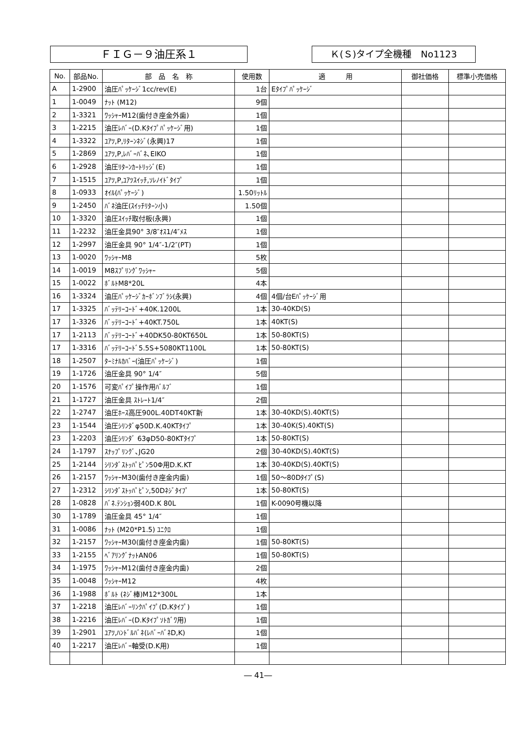ＦＩＧ－９油圧系１ Ｋ(Ｓ)タイプ全機種　No1123
| No. | 部品No. | 部 品 名 称 | 使用数 | 適 用 | 御社価格 | 標準小売価格 |
| --- | --- | --- | --- | --- | --- | --- |
| A | 1-2900 | 油圧ﾊﾟｯｹｰｼﾞ1cc/rev(E) | 1台 | Eﾀｲﾌﾟﾊﾟｯｹｰｼﾞ | | |
| 1 | 1-0049 | ﾅｯﾄ (M12) | 9個 | | | |
| 2 | 1-3321 | ﾜｯｼｬｰM12(歯付き座金外歯) | 1個 | | | |
| 3 | 1-2215 | 油圧ﾚﾊﾞｰ(D.Kﾀｲﾌﾟﾊﾟｯｹｰｼﾞ用) | 1個 | | | |
| 4 | 1-3322 | ﾕｱﾂ,P,ﾘﾀｰﾝﾈｼﾞ(永興)17 | 1個 | | | |
| 5 | 1-2869 | ﾕｱﾂ,P,ﾚﾊﾞｰﾊﾞﾈ､EIKO | 1個 | | | |
| 6 | 1-2928 | 油圧ﾘﾀｰﾝｶｰﾄﾘｯｼﾞ(E) | 1個 | | | |
| 7 | 1-1515 | ﾕｱﾂ,P,ﾕｱﾂｽｲｯﾁ,ｿﾚﾉｲﾄﾞﾀｲﾌﾟ | 1個 | | | |
| 8 | 1-0933 | ｵｲﾙ(ﾊﾟｯｹｰｼﾞ) | 1.50ﾘｯﾄﾙ | | | |
| 9 | 1-2450 | ﾊﾞﾈ油圧(ｽｲｯﾁﾘﾀｰﾝ小) | 1.50個 | | | |
| 10 | 1-3320 | 油圧ｽｲｯﾁ取付板(永興) | 1個 | | | |
| 11 | 1-2232 | 油圧金具90° 3/8″ｵｽ1/4″ﾒｽ | 1個 | | | |
| 12 | 1-2997 | 油圧金具 90° 1/4″-1/2″(PT) | 1個 | | | |
| 13 | 1-0020 | ﾜｯｼｬｰM8 | 5枚 | | | |
| 14 | 1-0019 | M8ｽﾌﾟﾘﾝｸﾞﾜｯｼｬｰ | 5個 | | | |
| 15 | 1-0022 | ﾎﾞﾙﾄM8*20L | 4本 | | | |
| 16 | 1-3324 | 油圧ﾊﾟｯｹｰｼﾞｶｰﾎﾞﾝﾌﾞﾗｼ(永興) | 4個 | 4個/台Eﾊﾟｯｹｰｼﾞ用 | | |
| 17 | 1-3325 | ﾊﾞｯﾃﾘｰｺｰﾄﾞ+40K.1200L | 1本 | 30-40KD(S) | | |
| 17 | 1-3326 | ﾊﾞｯﾃﾘｰｺｰﾄﾞ+40KT.750L | 1本 | 40KT(S) | | |
| 17 | 1-2113 | ﾊﾞｯﾃﾘｰｺｰﾄﾞ+40DK50-80KT650L | 1本 | 50-80KT(S) | | |
| 17 | 1-3316 | ﾊﾞｯﾃﾘｰｺｰﾄﾞ5.5S+5080KT1100L | 1本 | 50-80KT(S) | | |
| 18 | 1-2507 | ﾀｰﾐﾅﾙｶﾊﾞｰ(油圧ﾊﾟｯｹｰｼﾞ) | 1個 | | | |
| 19 | 1-1726 | 油圧金具 90° 1/4″ | 5個 | | | |
| 20 | 1-1576 | 可変ﾊﾟｲﾌﾟ操作用ﾊﾞﾙﾌﾞ | 1個 | | | |
| 21 | 1-1727 | 油圧金具 ｽﾄﾚｰﾄ1/4″ | 2個 | | | |
| 22 | 1-2747 | 油圧ﾎｰｽ高圧900L.40DT40KT新 | 1本 | 30-40KD(S).40KT(S) | | |
| 23 | 1-1544 | 油圧ｼﾘﾝﾀﾞφ50D.K.40KTﾀｲﾌﾟ | 1本 | 30-40K(S).40KT(S) | | |
| 23 | 1-2203 | 油圧ｼﾘﾝﾀﾞ 63φD50-80KTﾀｲﾌﾟ | 1本 | 50-80KT(S) | | |
| 24 | 1-1797 | ｽﾅｯﾌﾟﾘﾝｸﾞ､JG20 | 2個 | 30-40KD(S).40KT(S) | | |
| 25 | 1-2144 | ｼﾘﾝﾀﾞｽﾄｯﾊﾟﾋﾟﾝ50Φ用D.K.KT | 1本 | 30-40KD(S).40KT(S) | | |
| 26 | 1-2157 | ﾜｯｼｬｰM30(歯付き座金内歯) | 1個 | 50～80Dﾀｲﾌﾟ(S) | | |
| 27 | 1-2312 | ｼﾘﾝﾀﾞｽﾄｯﾊﾟﾋﾟﾝ,50Dﾈｼﾞﾀｲﾌﾟ | 1本 | 50-80KT(S) | | |
| 28 | 1-0828 | ﾊﾞﾈ.ﾃﾝｼｮﾝ弱40D.K 80L | 1個 | K-0090号機以降 | | |
| 30 | 1-1789 | 油圧金具 45° 1/4″ | 1個 | | | |
| 31 | 1-0086 | ﾅｯﾄ (M20*P1.5) ﾕﾆｸﾛ | 1個 | | | |
| 32 | 1-2157 | ﾜｯｼｬｰM30(歯付き座金内歯) | 1個 | 50-80KT(S) | | |
| 33 | 1-2155 | ﾍﾞｱﾘﾝｸﾞﾅｯﾄAN06 | 1個 | 50-80KT(S) | | |
| 34 | 1-1975 | ﾜｯｼｬｰM12(歯付き座金内歯) | 2個 | | | |
| 35 | 1-0048 | ﾜｯｼｬｰM12 | 4枚 | | | |
| 36 | 1-1988 | ﾎﾞﾙﾄ (ﾈｼﾞ棒)M12*300L | 1本 | | | |
| 37 | 1-2218 | 油圧ﾚﾊﾞｰﾘﾝｸﾊﾟｲﾌﾟ(D.Kﾀｲﾌﾟ) | 1個 | | | |
| 38 | 1-2216 | 油圧ﾚﾊﾞｰ(D.Kﾀｲﾌﾟｿﾄｶﾞﾜ用) | 1個 | | | |
| 39 | 1-2901 | ﾕｱﾂ,ﾊﾝﾄﾞﾙﾊﾞﾈ(ﾚﾊﾞｰﾊﾞﾈD,K) | 1個 | | | |
| 40 | 1-2217 | 油圧ﾚﾊﾞｰ軸受(D.K用) | 1個 | | | |
― 41―